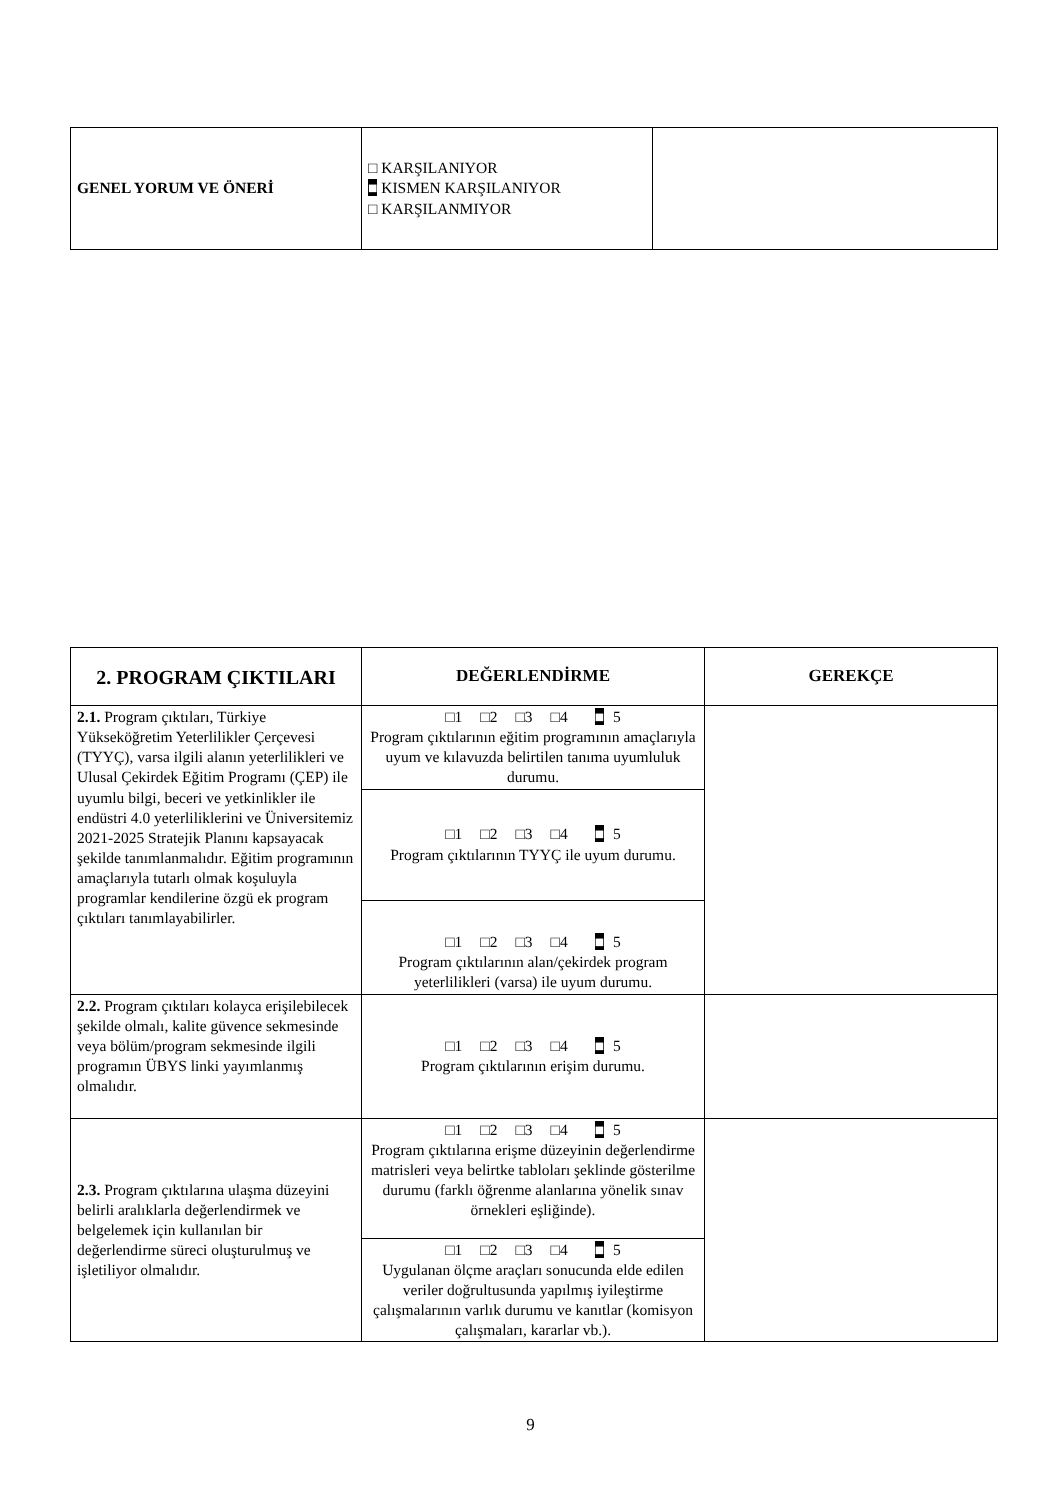| GENEL YORUM VE ÖNERİ | □ KARŞILANIYOR ■ KISMEN KARŞILANIYOR □ KARŞILANMIYOR | |
| 2. PROGRAM ÇIKTILARI | DEĞERLENDİRME | GEREKÇE |
| --- | --- | --- |
| 2.1. Program çıktıları, Türkiye Yükseköğretim Yeterlilikler Çerçevesi (TYYÇ), varsa ilgili alanın yeterlilikleri ve Ulusal Çekirdek Eğitim Programı (ÇEP) ile uyumlu bilgi, beceri ve yetkinlikler ile endüstri 4.0 yeterliliklerini ve Üniversitemiz 2021-2025 Stratejik Planını kapsayacak şekilde tanımlanmalıdır. Eğitim programının amaçlarıyla tutarlı olmak koşuluyla programlar kendilerine özgü ek program çıktıları tanımlayabilirler. | □1 □2 □3 □4 ■ 5 Program çıktılarının eğitim programının amaçlarıyla uyum ve kılavuzda belirtilen tanıma uyumluluk durumu. | |
| | □1 □2 □3 □4 ■ 5 Program çıktılarının TYYÇ ile uyum durumu. | |
| | □1 □2 □3 □4 ■ 5 Program çıktılarının alan/çekirdek program yeterlilikleri (varsa) ile uyum durumu. | |
| 2.2. Program çıktıları kolayca erişilebilecek şekilde olmalı, kalite güvence sekmesinde veya bölüm/program sekmesinde ilgili programın ÜBYS linki yayımlanmış olmalıdır. | □1 □2 □3 □4 ■ 5 Program çıktılarının erişim durumu. | |
| 2.3. Program çıktılarına ulaşma düzeyini belirli aralıklarla değerlendirmek ve belgelemek için kullanılan bir değerlendirme süreci oluşturulmuş ve işletiliyor olmalıdır. | □1 □2 □3 □4 ■ 5 Program çıktılarına erişme düzeyinin değerlendirme matrisleri veya belirtke tabloları şeklinde gösterilme durumu (farklı öğrenme alanlarına yönelik sınav örnekleri eşliğinde). | |
| | □1 □2 □3 □4 ■ 5 Uygulanan ölçme araçları sonucunda elde edilen veriler doğrultusunda yapılmış iyileştirme çalışmalarının varlık durumu ve kanıtlar (komisyon çalışmaları, kararlar vb.). | |
9